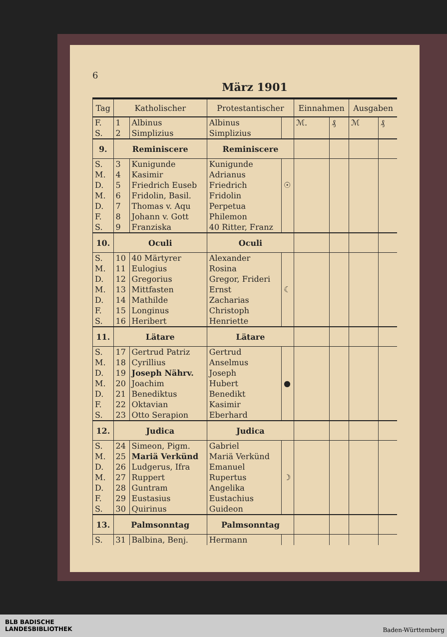6
März 1901
| Tag | Katholischer | | Protestantischer | | Einnahmen | | Ausgaben | |
| --- | --- | --- | --- | --- | --- | --- | --- | --- |
| F. | 1 | Albinus | Albinus | | ℳ. | ₰ | ℳ | ₰ |
| S. | 2 | Simplizius | Simplizius | | | | | |
| 9. | Reminiscere | | Reminiscere | | | | | |
| S. | 3 | Kunigunde | Kunigunde | | | | | |
| M. | 4 | Kasimir | Adrianus | | | | | |
| D. | 5 | Friedrich Euseb | Friedrich | ☉ | | | | |
| M. | 6 | Fridolin, Basil. | Fridolin | | | | | |
| D. | 7 | Thomas v. Aqu | Perpetua | | | | | |
| F. | 8 | Johann v. Gott | Philemon | | | | | |
| S. | 9 | Franziska | 40 Ritter, Franz | | | | | |
| 10. | Oculi | | Oculi | | | | | |
| S. | 10 | 40 Märtyrer | Alexander | | | | | |
| M. | 11 | Eulogius | Rosina | | | | | |
| D. | 12 | Gregorius | Gregor, Frideri | | | | | |
| M. | 13 | Mittfasten | Ernst | ☾ | | | | |
| D. | 14 | Mathilde | Zacharias | | | | | |
| F. | 15 | Longinus | Christoph | | | | | |
| S. | 16 | Heribert | Henriette | | | | | |
| 11. | Lätare | | Lätare | | | | | |
| S. | 17 | Gertrud Patriz | Gertrud | | | | | |
| M. | 18 | Cyrillius | Anselmus | | | | | |
| D. | 19 | Joseph Nährv. | Joseph | | | | | |
| M. | 20 | Joachim | Hubert | ● | | | | |
| D. | 21 | Benediktus | Benedikt | | | | | |
| F. | 22 | Oktavian | Kasimir | | | | | |
| S. | 23 | Otto Serapion | Eberhard | | | | | |
| 12. | Judica | | Judica | | | | | |
| S. | 24 | Simeon, Pigm. | Gabriel | | | | | |
| M. | 25 | Mariä Verkünd | Mariä Verkünd | | | | | |
| D. | 26 | Ludgerus, Ifra | Emanuel | | | | | |
| M. | 27 | Ruppert | Rupertus | ☽ | | | | |
| D. | 28 | Guntram | Angelika | | | | | |
| F. | 29 | Eustasius | Eustachius | | | | | |
| S. | 30 | Quirinus | Guideon | | | | | |
| 13. | Palmsonntag | | Palmsonntag | | | | | |
| S. | 31 | Balbina, Benj. | Hermann | | | | | |
BLB BADISCHE
LANDESBIBLIOTHEK
Baden-Württemberg